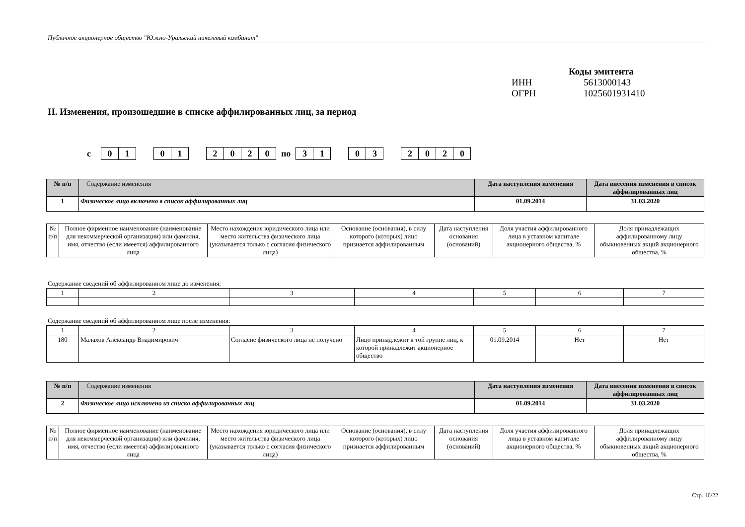Публичное акционерное общество "Южно-Уральский никелевый комбинат"
Коды эмитента
ИНН 5613000143
ОГРН 1025601931410
II. Изменения, произошедшие в списке аффилированных лиц, за период
с
01 01 2020
по
31 03 2020
| № п/п | Содержание изменения | Дата наступления изменения | Дата внесения изменения в список аффилированных лиц |
| --- | --- | --- | --- |
| 1 | Физическое лицо включено в список аффилированных лиц | 01.09.2014 | 31.03.2020 |
| № п/п | Полное фирменное наименование (наименование для некоммерческой организации) или фамилия, имя, отчество (если имеется) аффилированного лица | Место нахождения юридического лица или место жительства физического лица (указывается только с согласия физического лица) | Основание (основания), в силу которого (которых) лицо признается аффилированным | Дата наступления основания (оснований) | Доля участия аффилированного лица в уставном капитале акционерного общества, % | Доля принадлежащих аффилированному лицу обыкновенных акций акционерного общества, % |
Содержание сведений об аффилированном лице до изменения:
| 1 | 2 | 3 | 4 | 5 | 6 | 7 |
Содержание сведений об аффилированном лице после изменения:
| 1 | 2 | 3 | 4 | 5 | 6 | 7 |
| 180 | Малахов Александр Владимирович | Согласие физического лица не получено | Лицо принадлежит к той группе лиц, к которой принадлежит акционерное общество | 01.09.2014 | Нет | Нет |
| № п/п | Содержание изменения | Дата наступления изменения | Дата внесения изменения в список аффилированных лиц |
| --- | --- | --- | --- |
| 2 | Физическое лицо исключено из списка аффилированных лиц | 01.09.2014 | 31.03.2020 |
| № п/п | Полное фирменное наименование (наименование для некоммерческой организации) или фамилия, имя, отчество (если имеется) аффилированного лица | Место нахождения юридического лица или место жительства физического лица (указывается только с согласия физического лица) | Основание (основания), в силу которого (которых) лицо признается аффилированным | Дата наступления основания (оснований) | Доля участия аффилированного лица в уставном капитале акционерного общества, % | Доля принадлежащих аффилированному лицу обыкновенных акций акционерного общества, % |
Стр. 16/22